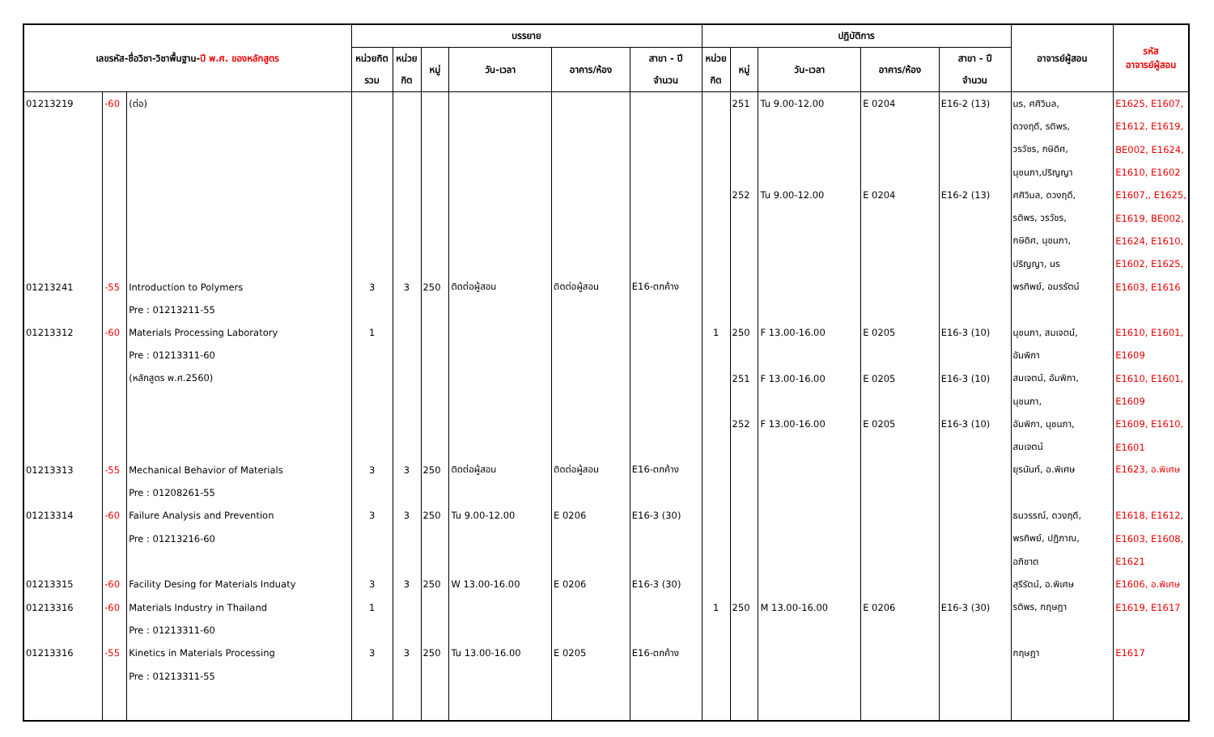| เลขรหัส-ชื่อวิชา-วิชาพื้นฐาน- ปี พ.ศ. ของหลักสูตร | | | บรรยาย | | | | | | ปฏิบัติการ | | | | | อาจารย์ผู้สอน | รหัส อาจารย์ผู้สอน |
| --- | --- | --- | --- | --- | --- | --- | --- | --- | --- | --- | --- | --- | --- | --- | --- |
| | | | หน่วยกิต | หน่วย | หมู่ | วัน-เวลา | อาคาร/ห้อง | สาขา - ปี | หน่วย | หมู่ | วัน-เวลา | อาคาร/ห้อง | สาขา - ปี | | |
| | | | รวม | กิต | | | | จำนวน | กิต | | | | จำนวน | | |
| 01213219 | -60 | (ต่อ) | | | | | | | | 251 | Tu 9.00-12.00 | E 0204 | E16-2 (13) | นร, ศศิวิมล, | E1625, E1607, |
| | | | | | | | | | | | | | | ดวงฤดี, รติพร, | E1612, E1619, |
| | | | | | | | | | | | | | | วรวัชร, กษิดิศ, | BE002, E1624, |
| | | | | | | | | | | | | | | นุชนภา,ปริญญา | E1610, E1602 |
| | | | | | | | | | | 252 | Tu 9.00-12.00 | E 0204 | E16-2 (13) | ศศิวิมล, ดวงฤดี, | E1607,, E1625, |
| | | | | | | | | | | | | | | รติพร, วรวัชร, | E1619, BE002, |
| | | | | | | | | | | | | | | กษิดิศ, นุชนภา, | E1624, E1610, |
| | | | | | | | | | | | | | | ปริญญา, นร | E1602, E1625, |
| 01213241 | -55 | Introduction to Polymers | 3 | 3 | 250 | ติดต่อผู้สอน | ติดต่อผู้สอน | E16-ตกค้าง | | | | | | พรทิพย์, อมรรัตน์ | E1603, E1616 |
| | | Pre : 01213211-55 | | | | | | | | | | | | | |
| 01213312 | -60 | Materials Processing Laboratory | 1 | | | | | | 1 | 250 | F 13.00-16.00 | E 0205 | E16-3 (10) | นุชนภา, สมเจตน์, | E1610, E1601, |
| | | Pre : 01213311-60 | | | | | | | | | | | | อัมพิกา | E1609 |
| | | (หลักสูตร พ.ศ.2560) | | | | | | | | 251 | F 13.00-16.00 | E 0205 | E16-3 (10) | สมเจตน์, อัมพิกา, | E1610, E1601, |
| | | | | | | | | | | | | | | นุชนภา, | E1609 |
| | | | | | | | | | | 252 | F 13.00-16.00 | E 0205 | E16-3 (10) | อัมพิกา, นุชนภา, | E1609, E1610, |
| | | | | | | | | | | | | | | สมเจตน์ | E1601 |
| 01213313 | -55 | Mechanical Behavior of Materials | 3 | 3 | 250 | ติดต่อผู้สอน | ติดต่อผู้สอน | E16-ตกค้าง | | | | | | ยุรนันท์, อ.พิเศษ | E1623, อ.พิเศษ |
| | | Pre : 01208261-55 | | | | | | | | | | | | | |
| 01213314 | -60 | Failure Analysis and Prevention | 3 | 3 | 250 | Tu 9.00-12.00 | E 0206 | E16-3 (30) | | | | | | ธนวรรณ์, ดวงฤดี, | E1618, E1612, |
| | | Pre : 01213216-60 | | | | | | | | | | | | พรทิพย์, ปฏิภาณ, | E1603, E1608, |
| | | | | | | | | | | | | | | อภิชาต | E1621 |
| 01213315 | -60 | Facility Desing for Materials Induaty | 3 | 3 | 250 | W 13.00-16.00 | E 0206 | E16-3 (30) | | | | | | สุรีรัตน์, อ.พิเศษ | E1606, อ.พิเศษ |
| 01213316 | -60 | Materials Industry in Thailand | 1 | | | | | | 1 | 250 | M 13.00-16.00 | E 0206 | E16-3 (30) | รติพร, กฤษฎา | E1619, E1617 |
| | | Pre : 01213311-60 | | | | | | | | | | | | | |
| 01213316 | -55 | Kinetics in Materials Processing | 3 | 3 | 250 | Tu 13.00-16.00 | E 0205 | E16-ตกค้าง | | | | | | กฤษฎา | E1617 |
| | | Pre : 01213311-55 | | | | | | | | | | | | | |